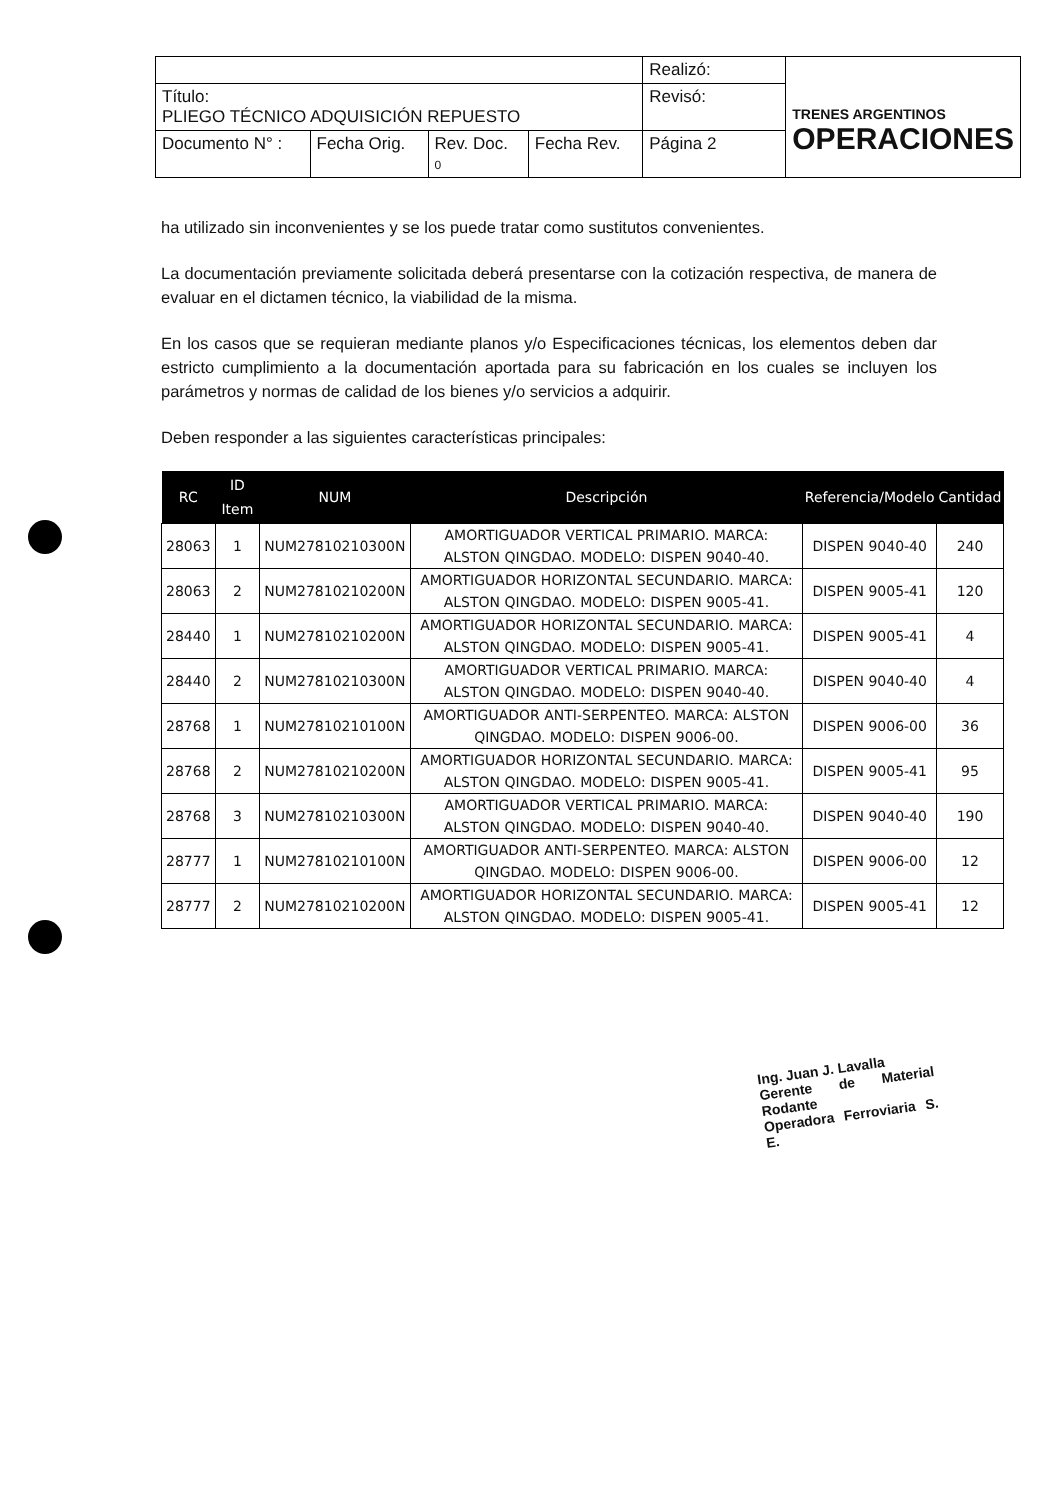| | | | | Realizó: | TRENES ARGENTINOS OPERACIONES |
| Título: PLIEGO TÉCNICO ADQUISICIÓN REPUESTO | | | | Revisó: | |
| Documento N° : | Fecha Orig. | Rev. Doc. 0 | Fecha Rev. | Página 2 | |
ha utilizado sin inconvenientes y se los puede tratar como sustitutos convenientes.
La documentación previamente solicitada deberá presentarse con la cotización respectiva, de manera de evaluar en el dictamen técnico, la viabilidad de la misma.
En los casos que se requieran mediante planos y/o Especificaciones técnicas, los elementos deben dar estricto cumplimiento a la documentación aportada para su fabricación en los cuales se incluyen los parámetros y normas de calidad de los bienes y/o servicios a adquirir.
Deben responder a las siguientes características principales:
| RC | ID Item | NUM | Descripción | Referencia/Modelo | Cantidad |
| --- | --- | --- | --- | --- | --- |
| 28063 | 1 | NUM27810210300N | AMORTIGUADOR VERTICAL PRIMARIO. MARCA: ALSTON QINGDAO. MODELO: DISPEN 9040-40. | DISPEN 9040-40 | 240 |
| 28063 | 2 | NUM27810210200N | AMORTIGUADOR HORIZONTAL SECUNDARIO. MARCA: ALSTON QINGDAO. MODELO: DISPEN 9005-41. | DISPEN 9005-41 | 120 |
| 28440 | 1 | NUM27810210200N | AMORTIGUADOR HORIZONTAL SECUNDARIO. MARCA: ALSTON QINGDAO. MODELO: DISPEN 9005-41. | DISPEN 9005-41 | 4 |
| 28440 | 2 | NUM27810210300N | AMORTIGUADOR VERTICAL PRIMARIO. MARCA: ALSTON QINGDAO. MODELO: DISPEN 9040-40. | DISPEN 9040-40 | 4 |
| 28768 | 1 | NUM27810210100N | AMORTIGUADOR ANTI-SERPENTEO. MARCA: ALSTON QINGDAO. MODELO: DISPEN 9006-00. | DISPEN 9006-00 | 36 |
| 28768 | 2 | NUM27810210200N | AMORTIGUADOR HORIZONTAL SECUNDARIO. MARCA: ALSTON QINGDAO. MODELO: DISPEN 9005-41. | DISPEN 9005-41 | 95 |
| 28768 | 3 | NUM27810210300N | AMORTIGUADOR VERTICAL PRIMARIO. MARCA: ALSTON QINGDAO. MODELO: DISPEN 9040-40. | DISPEN 9040-40 | 190 |
| 28777 | 1 | NUM27810210100N | AMORTIGUADOR ANTI-SERPENTEO. MARCA: ALSTON QINGDAO. MODELO: DISPEN 9006-00. | DISPEN 9006-00 | 12 |
| 28777 | 2 | NUM27810210200N | AMORTIGUADOR HORIZONTAL SECUNDARIO. MARCA: ALSTON QINGDAO. MODELO: DISPEN 9005-41. | DISPEN 9005-41 | 12 |
Ing. Juan J. Lavalla
Gerente de Material Rodante
Operadora Ferroviaria S. E.